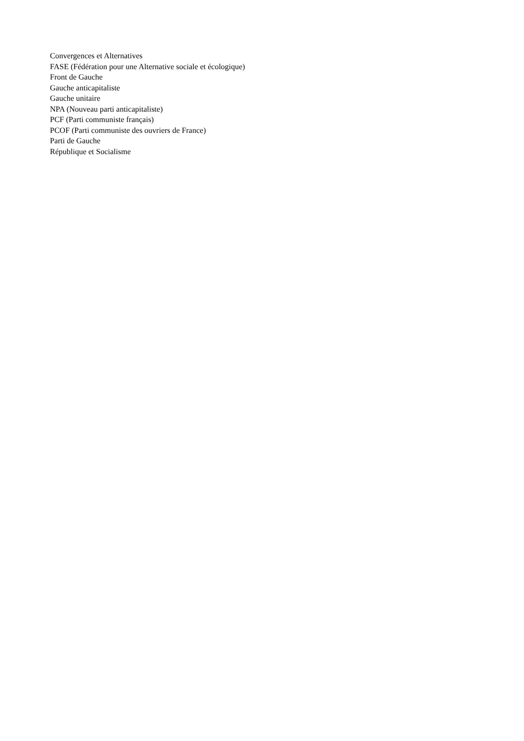Convergences et Alternatives
FASE (Fédération pour une Alternative sociale et écologique)
Front de Gauche
Gauche anticapitaliste
Gauche unitaire
NPA (Nouveau parti anticapitaliste)
PCF (Parti communiste français)
PCOF (Parti communiste des ouvriers de France)
Parti de Gauche
République et Socialisme